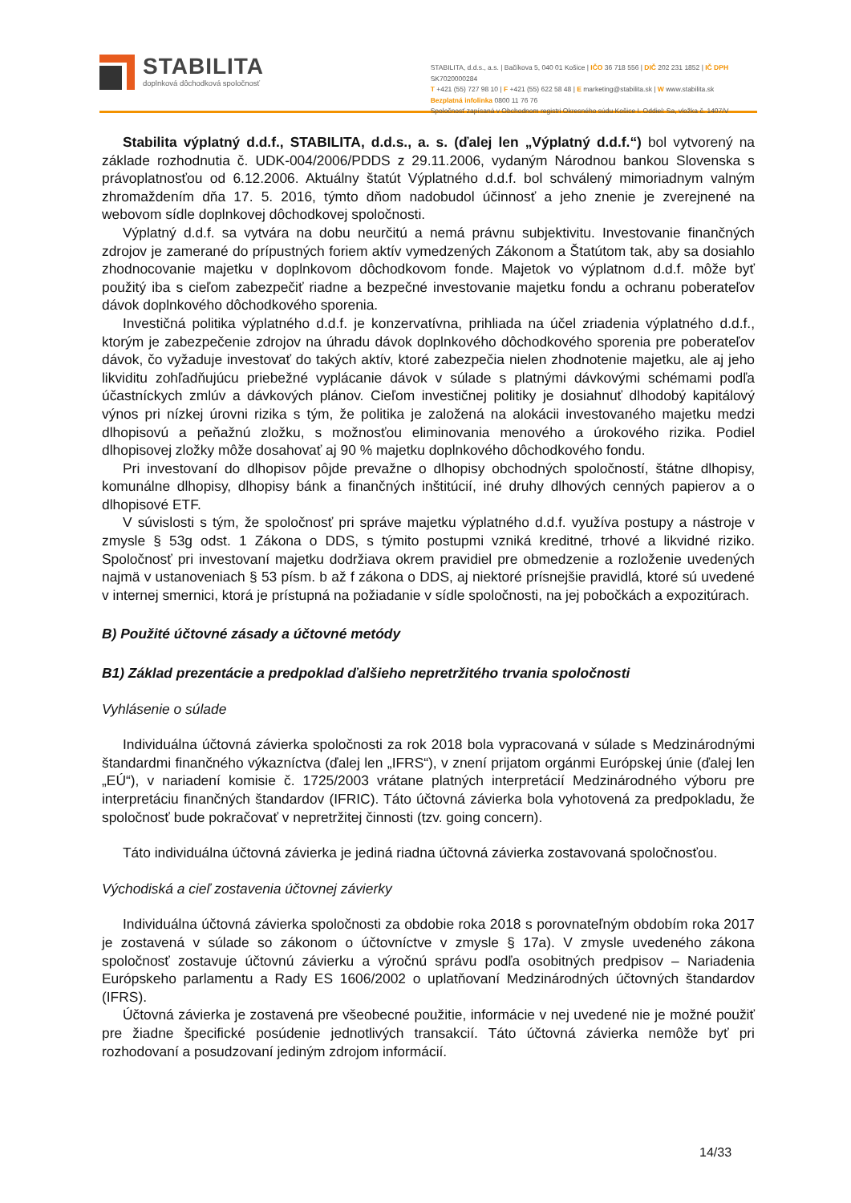STABILITA
doplnková dôchodková spoločnosť
STABILITA, d.d.s., a.s. | Bačíkova 5, 040 01 Košice | IČO 36 718 556 | DIČ 202 231 1852 | IČ DPH SK7020000284
T +421 (55) 727 98 10 | F +421 (55) 622 58 48 | E marketing@stabilita.sk | W www.stabilita.sk
Bezplatná infolinka 0800 11 76 76
Spoločnosť zapísaná v Obchodnom registri Okresného súdu Košice I. Oddiel: Sa, vložka č. 1407/V
Stabilita výplatný d.d.f., STABILITA, d.d.s., a. s. (ďalej len „Výplatný d.d.f.“) bol vytvorený na základe rozhodnutia č. UDK-004/2006/PDDS z 29.11.2006, vydaným Národnou bankou Slovenska s právoplatnosťou od 6.12.2006. Aktuálny štatút Výplatného d.d.f. bol schválený mimoriadnym valným zhromaždením dňa 17. 5. 2016, týmto dňom nadobudol účinnosť a jeho znenie je zverejnené na webovom sídle doplnkovej dôchodkovej spoločnosti.
Výplatný d.d.f. sa vytvára na dobu neurčitú a nemá právnu subjektivitu. Investovanie finančných zdrojov je zamerané do prípustných foriem aktív vymedzených Zákonom a Štatútom tak, aby sa dosiahlo zhodnocovanie majetku v doplnkovom dôchodkovom fonde. Majetok vo výplatnom d.d.f. môže byť použitý iba s cieľom zabezpečiť riadne a bezpečné investovanie majetku fondu a ochranu poberateľov dávok doplnkového dôchodkového sporenia.
Investičná politika výplatného d.d.f. je konzervatívna, prihliada na účel zriadenia výplatného d.d.f., ktorým je zabezpečenie zdrojov na úhradu dávok doplnkového dôchodkového sporenia pre poberateľov dávok, čo vyžaduje investovať do takých aktív, ktoré zabezpečia nielen zhodnotenie majetku, ale aj jeho likviditu zohľadňujúcu priebežné vyplácanie dávok v súlade s platnými dávkovými schémami podľa účastníckych zmlúv a dávkových plánov. Cieľom investičnej politiky je dosiahnuť dlhodobý kapitálový výnos pri nízkej úrovni rizika s tým, že politika je založená na alokácii investovaného majetku medzi dlhopisovú a peňažnú zložku, s možnosťou eliminovania menového a úrokového rizika. Podiel dlhopisovej zložky môže dosahovať aj 90 % majetku doplnkového dôchodkového fondu.
Pri investovaní do dlhopisov pôjde prevažne o dlhopisy obchodných spoločností, štátne dlhopisy, komunálne dlhopisy, dlhopisy bánk a finančných inštitúcií, iné druhy dlhových cenných papierov a o dlhopisové ETF.
V súvislosti s tým, že spoločnosť pri správe majetku výplatného d.d.f. využíva postupy a nástroje v zmysle § 53g odst. 1 Zákona o DDS, s týmito postupmi vzniká kreditné, trhové a likvidné riziko. Spoločnosť pri investovaní majetku dodržiava okrem pravidiel pre obmedzenie a rozloženie uvedených najmä v ustanoveniach § 53 písm. b až f zákona o DDS, aj niektoré prísnejšie pravidlá, ktoré sú uvedené v internej smernici, ktorá je prístupná na požiadanie v sídle spoločnosti, na jej pobočkách a expozitúrach.
B) Použité účtovné zásady a účtovné metódy
B1) Základ prezentácie a predpoklad ďalšieho nepretržitého trvania spoločnosti
Vyhlásenie o súlade
Individuálna účtovná závierka spoločnosti za rok 2018 bola vypracovaná v súlade s Medzinárodnými štandardmi finančného výkazníctva (ďalej len „IFRS“), v znení prijatom orgánmi Európskej únie (ďalej len „EÚ“), v nariadení komisie č. 1725/2003 vrátane platných interpretácií Medzinárodného výboru pre interpretáciu finančných štandardov (IFRIC). Táto účtovná závierka bola vyhotovená za predpokladu, že spoločnosť bude pokračovať v nepretržitej činnosti (tzv. going concern).
Táto individuálna účtovná závierka je jediná riadna účtovná závierka zostavovaná spoločnosťou.
Východiská a cieľ zostavenia účtovnej závierky
Individuálna účtovná závierka spoločnosti za obdobie roka 2018 s porovnateľným obdobím roka 2017 je zostavená v súlade so zákonom o účtovníctve v zmysle § 17a). V zmysle uvedeného zákona spoločnosť zostavuje účtovnú závierku a výročnú správu podľa osobitných predpisov – Nariadenia Európskeho parlamentu a Rady ES 1606/2002 o uplatňovaní Medzinárodných účtovných štandardov (IFRS).
Účtovná závierka je zostavená pre všeobecné použitie, informácie v nej uvedené nie je možné použiť pre žiadne špecifické posúdenie jednotlivých transakcií. Táto účtovná závierka nemôže byť pri rozhodovaní a posudzovaní jediným zdrojom informácií.
14/33